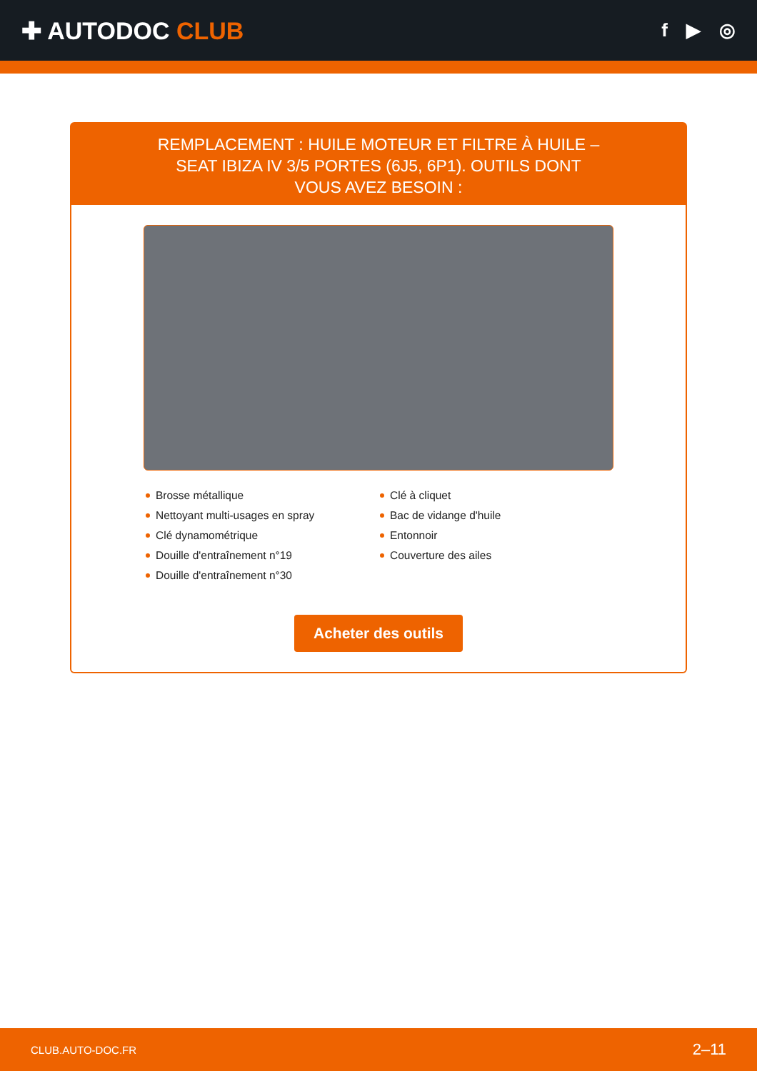✚ AUTODOC CLUB
f ▶ ◎
REMPLACEMENT : HUILE MOTEUR ET FILTRE À HUILE – SEAT IBIZA IV 3/5 PORTES (6J5, 6P1). OUTILS DONT VOUS AVEZ BESOIN :
Brosse métallique
Nettoyant multi-usages en spray
Clé dynamométrique
Douille d'entraînement n°19
Douille d'entraînement n°30
Clé à cliquet
Bac de vidange d'huile
Entonnoir
Couverture des ailes
Acheter des outils
CLUB.AUTO-DOC.FR 2–11